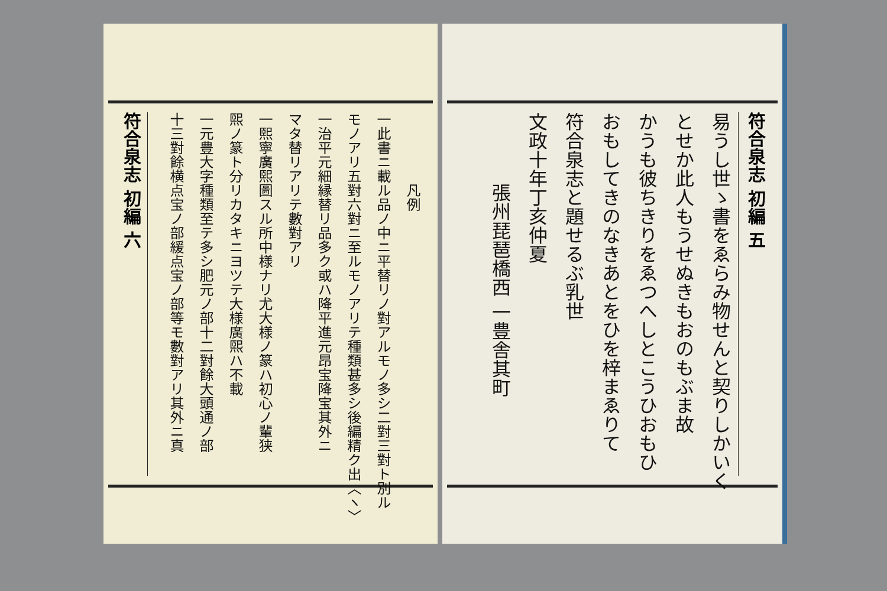符合泉志 初編 六
凡例
一此書ニ載ル品ノ中ニ平替リノ對アルモノ多シ二對三對ト別ル
モノアリ五對六對ニ至ルモノアリテ種類甚多シ後編精ク出〈ヽ〉
一治平元細縁替リ品多ク或ハ降平進元昂宝降宝其外ニ
マタ替リアリテ數對アリ
一煕寧廣煕圖スル所中様ナリ尤大様ノ篆ハ初心ノ輩狭
煕ノ篆ト分リカタキニヨツテ大様廣煕ハ不載
一元豊大字種類至テ多シ肥元ノ部十二對餘大頭通ノ部
十三對餘横点宝ノ部緩点宝ノ部等モ數對アリ其外ニ真
符合泉志 初編 五
易うし世ゝ書をゑらみ物せんと契りしかいく
とせか此人もうせぬきもおのもぶま故
かうも彼ちきりをゑつへしとこうひおもひ
おもしてきのなきあとをひを梓まゑりて
符合泉志と題せるぶ乳世
文政十年丁亥仲夏
張州琵琶橋西 一豊舎其町